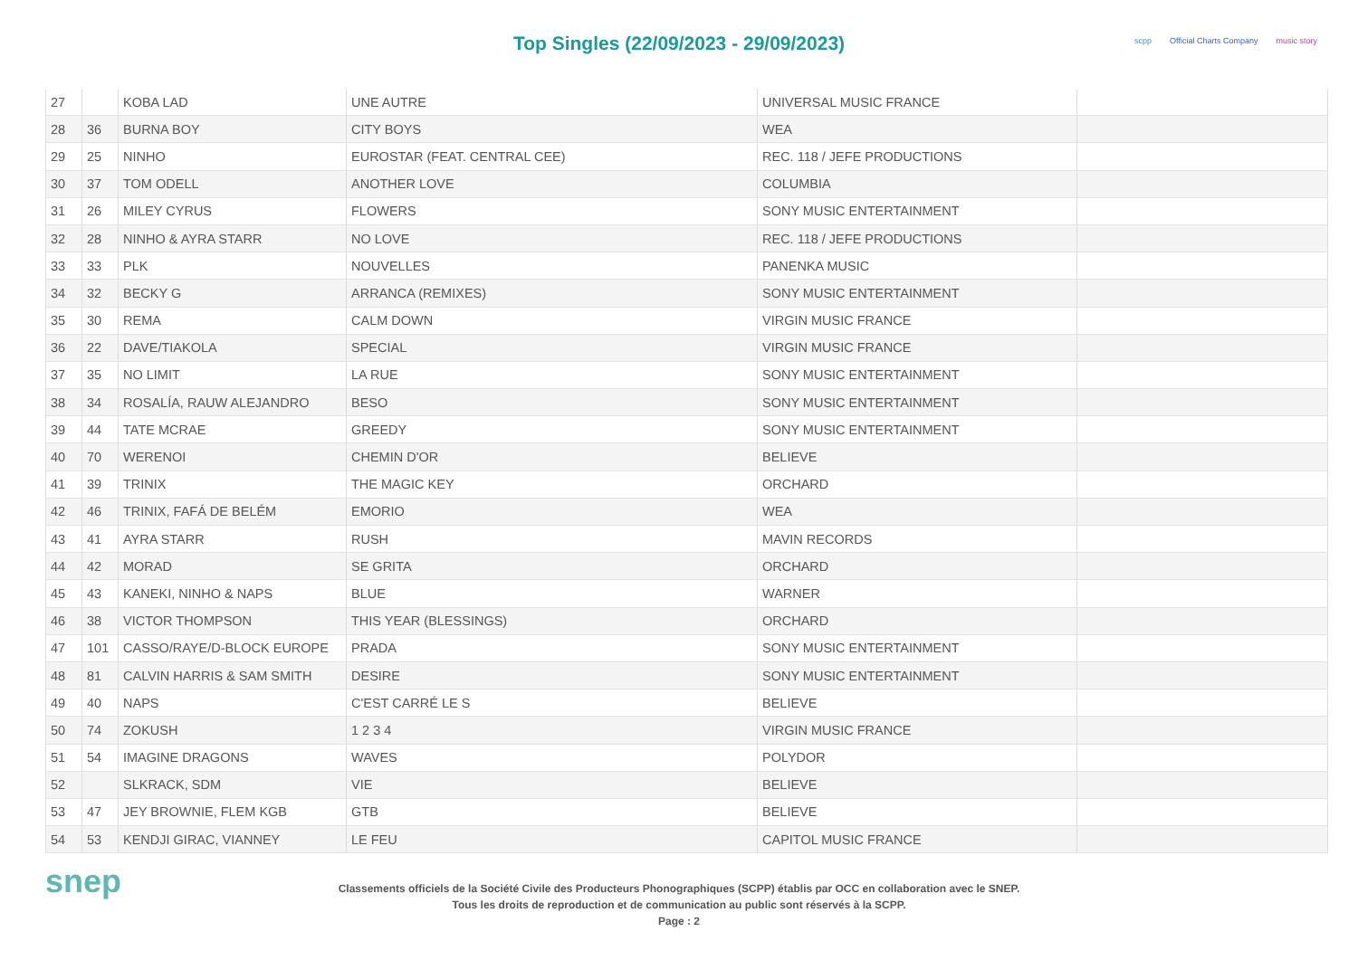Top Singles (22/09/2023 - 29/09/2023)
scpp Official Charts Company music story
| 27 | | KOBA LAD | UNE AUTRE | UNIVERSAL MUSIC FRANCE | |
| 28 | 36 | BURNA BOY | CITY BOYS | WEA | |
| 29 | 25 | NINHO | EUROSTAR (FEAT. CENTRAL CEE) | REC. 118 / JEFE PRODUCTIONS | |
| 30 | 37 | TOM ODELL | ANOTHER LOVE | COLUMBIA | |
| 31 | 26 | MILEY CYRUS | FLOWERS | SONY MUSIC ENTERTAINMENT | |
| 32 | 28 | NINHO & AYRA STARR | NO LOVE | REC. 118 / JEFE PRODUCTIONS | |
| 33 | 33 | PLK | NOUVELLES | PANENKA MUSIC | |
| 34 | 32 | BECKY G | ARRANCA (REMIXES) | SONY MUSIC ENTERTAINMENT | |
| 35 | 30 | REMA | CALM DOWN | VIRGIN MUSIC FRANCE | |
| 36 | 22 | DAVE/TIAKOLA | SPECIAL | VIRGIN MUSIC FRANCE | |
| 37 | 35 | NO LIMIT | LA RUE | SONY MUSIC ENTERTAINMENT | |
| 38 | 34 | ROSALÍA, RAUW ALEJANDRO | BESO | SONY MUSIC ENTERTAINMENT | |
| 39 | 44 | TATE MCRAE | GREEDY | SONY MUSIC ENTERTAINMENT | |
| 40 | 70 | WERENOI | CHEMIN D'OR | BELIEVE | |
| 41 | 39 | TRINIX | THE MAGIC KEY | ORCHARD | |
| 42 | 46 | TRINIX, FAFÁ DE BELÉM | EMORIO | WEA | |
| 43 | 41 | AYRA STARR | RUSH | MAVIN RECORDS | |
| 44 | 42 | MORAD | SE GRITA | ORCHARD | |
| 45 | 43 | KANEKI, NINHO & NAPS | BLUE | WARNER | |
| 46 | 38 | VICTOR THOMPSON | THIS YEAR (BLESSINGS) | ORCHARD | |
| 47 | 101 | CASSO/RAYE/D-BLOCK EUROPE | PRADA | SONY MUSIC ENTERTAINMENT | |
| 48 | 81 | CALVIN HARRIS & SAM SMITH | DESIRE | SONY MUSIC ENTERTAINMENT | |
| 49 | 40 | NAPS | C'EST CARRÉ LE S | BELIEVE | |
| 50 | 74 | ZOKUSH | 1 2 3 4 | VIRGIN MUSIC FRANCE | |
| 51 | 54 | IMAGINE DRAGONS | WAVES | POLYDOR | |
| 52 | | SLKRACK, SDM | VIE | BELIEVE | |
| 53 | 47 | JEY BROWNIE, FLEM KGB | GTB | BELIEVE | |
| 54 | 53 | KENDJI GIRAC, VIANNEY | LE FEU | CAPITOL MUSIC FRANCE | |
snep
Classements officiels de la Société Civile des Producteurs Phonographiques (SCPP) établis par OCC en collaboration avec le SNEP.
Tous les droits de reproduction et de communication au public sont réservés à la SCPP.
Page : 2